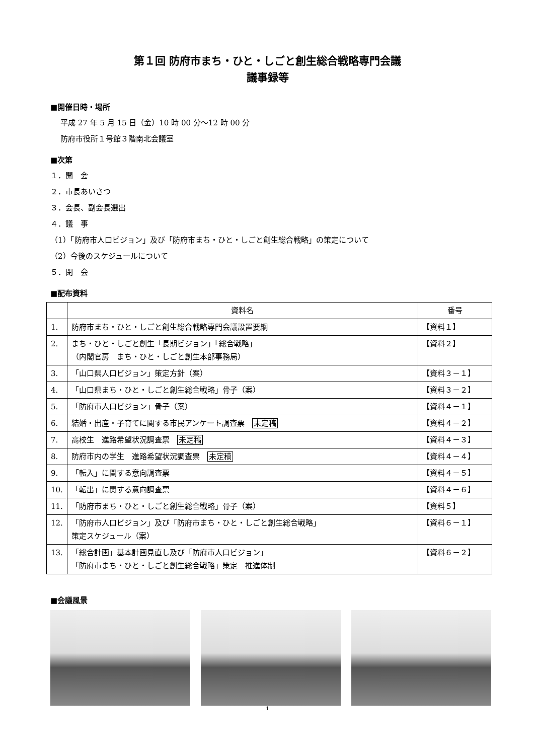第１回 防府市まち・ひと・しごと創生総合戦略専門会議
議事録等
■開催日時・場所
平成 27 年 5 月 15 日（金）10 時 00 分～12 時 00 分
防府市役所１号館３階南北会議室
■次第
１．開　会
２．市長あいさつ
３．会長、副会長選出
４．議　事
（1）「防府市人口ビジョン」及び「防府市まち・ひと・しごと創生総合戦略」の策定について
（2）今後のスケジュールについて
５．閉　会
■配布資料
| | 資料名 | 番号 |
| --- | --- | --- |
| 1. | 防府市まち・ひと・しごと創生総合戦略専門会議設置要綱 | 【資料１】 |
| 2. | まち・ひと・しごと創生「長期ビジョン」「総合戦略」 （内閣官房 まち・ひと・しごと創生本部事務局） | 【資料２】 |
| 3. | 「山口県人口ビジョン」策定方針（案） | 【資料３－１】 |
| 4. | 「山口県まち・ひと・しごと創生総合戦略」骨子（案） | 【資料３－２】 |
| 5. | 「防府市人口ビジョン」骨子（案） | 【資料４－１】 |
| 6. | 結婚・出産・子育てに関する市民アンケート調査票 未定稿 | 【資料４－２】 |
| 7. | 高校生 進路希望状況調査票 未定稿 | 【資料４－３】 |
| 8. | 防府市内の学生 進路希望状況調査票 未定稿 | 【資料４－４】 |
| 9. | 「転入」に関する意向調査票 | 【資料４－５】 |
| 10. | 「転出」に関する意向調査票 | 【資料４－６】 |
| 11. | 「防府市まち・ひと・しごと創生総合戦略」骨子（案） | 【資料５】 |
| 12. | 「防府市人口ビジョン」及び「防府市まち・ひと・しごと創生総合戦略」 策定スケジュール（案） | 【資料６－１】 |
| 13. | 「総合計画」基本計画見直し及び「防府市人口ビジョン」 「防府市まち・ひと・しごと創生総合戦略」策定 推進体制 | 【資料６－２】 |
■会議風景
1